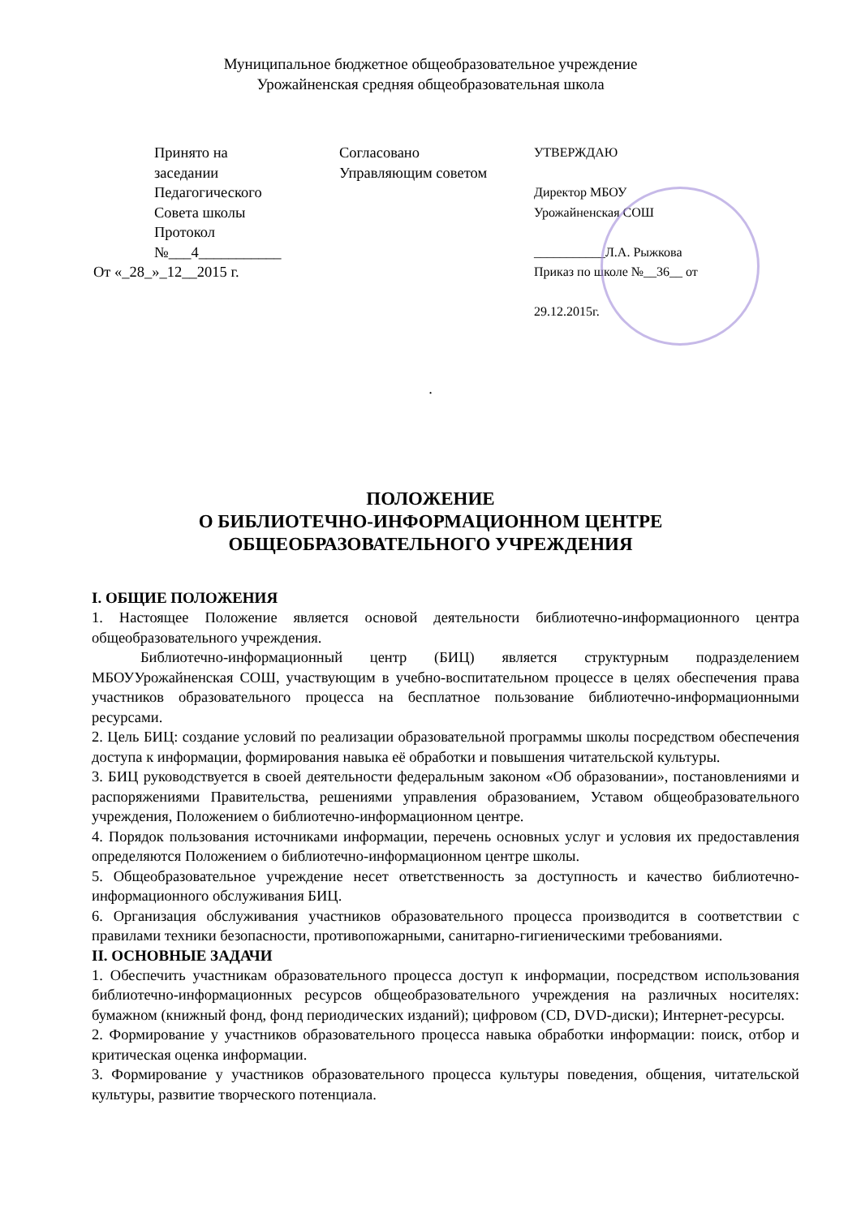Муниципальное бюджетное общеобразовательное учреждение
Урожайненская средняя общеобразовательная школа
Принято на
заседании
Педагогического
Совета школы
Протокол
№___4___________
От «_28_»_12__2015 г.
Согласовано
Управляющим советом
УТВЕРЖДАЮ
Директор МБОУ
Урожайненская СОШ
___________Л.А. Рыжкова
Приказ по школе №__36__ от
29.12.2015г.
.
ПОЛОЖЕНИЕ
О БИБЛИОТЕЧНО-ИНФОРМАЦИОННОМ ЦЕНТРЕ
ОБЩЕОБРАЗОВАТЕЛЬНОГО УЧРЕЖДЕНИЯ
I. ОБЩИЕ ПОЛОЖЕНИЯ
1. Настоящее Положение является основой деятельности библиотечно-информационного центра общеобразовательного учреждения.
Библиотечно-информационный центр (БИЦ) является структурным подразделением МБОУУрожайненская СОШ, участвующим в учебно-воспитательном процессе в целях обеспечения права участников образовательного процесса на бесплатное пользование библиотечно-информационными ресурсами.
2. Цель БИЦ: создание условий по реализации образовательной программы школы посредством обеспечения доступа к информации, формирования навыка её обработки и повышения читательской культуры.
3. БИЦ руководствуется в своей деятельности федеральным законом «Об образовании», постановлениями и распоряжениями Правительства, решениями управления образованием, Уставом общеобразовательного учреждения, Положением о библиотечно-информационном центре.
4. Порядок пользования источниками информации, перечень основных услуг и условия их предоставления определяются Положением о библиотечно-информационном центре школы.
5. Общеобразовательное учреждение несет ответственность за доступность и качество библиотечно-информационного обслуживания БИЦ.
6. Организация обслуживания участников образовательного процесса производится в соответствии с правилами техники безопасности, противопожарными, санитарно-гигиеническими требованиями.
II. ОСНОВНЫЕ ЗАДАЧИ
1. Обеспечить участникам образовательного процесса доступ к информации, посредством использования библиотечно-информационных ресурсов общеобразовательного учреждения на различных носителях: бумажном (книжный фонд, фонд периодических изданий); цифровом (CD, DVD-диски); Интернет-ресурсы.
2. Формирование у участников образовательного процесса навыка обработки информации: поиск, отбор и критическая оценка информации.
3. Формирование у участников образовательного процесса культуры поведения, общения, читательской культуры, развитие творческого потенциала.